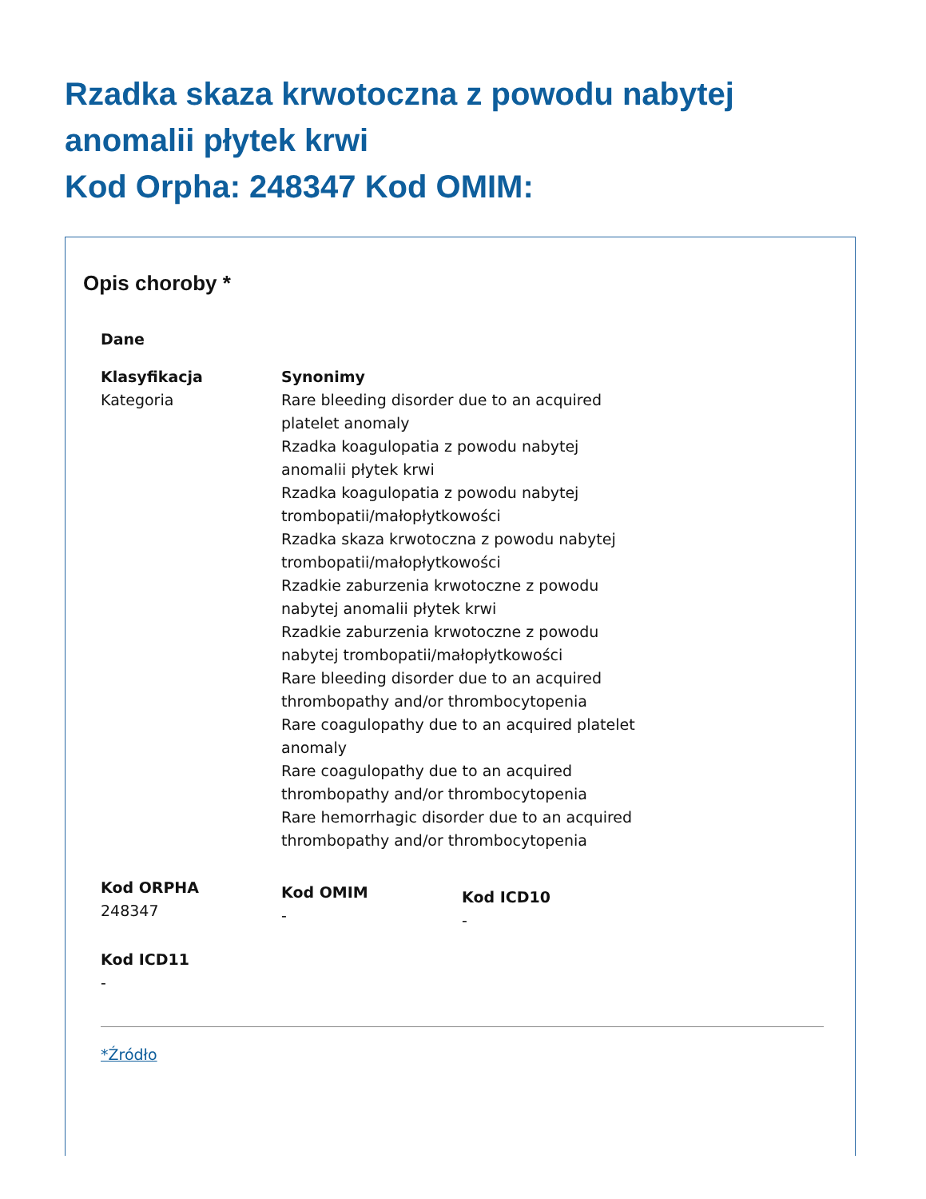Rzadka skaza krwotoczna z powodu nabytej anomalii płytek krwi
Kod Orpha: 248347 Kod OMIM:
Opis choroby *
Dane
Klasyfikacja
Kategoria
Synonimy
Rare bleeding disorder due to an acquired platelet anomaly
Rzadka koagulopatia z powodu nabytej anomalii płytek krwi
Rzadka koagulopatia z powodu nabytej trombopatii/małopłytkowości
Rzadka skaza krwotoczna z powodu nabytej trombopatii/małopłytkowości
Rzadkie zaburzenia krwotoczne z powodu nabytej anomalii płytek krwi
Rzadkie zaburzenia krwotoczne z powodu nabytej trombopatii/małopłytkowości
Rare bleeding disorder due to an acquired thrombopathy and/or thrombocytopenia
Rare coagulopathy due to an acquired platelet anomaly
Rare coagulopathy due to an acquired thrombopathy and/or thrombocytopenia
Rare hemorrhagic disorder due to an acquired thrombopathy and/or thrombocytopenia
Kod ORPHA
248347
Kod OMIM
-
Kod ICD10
-
Kod ICD11
-
*Źródło